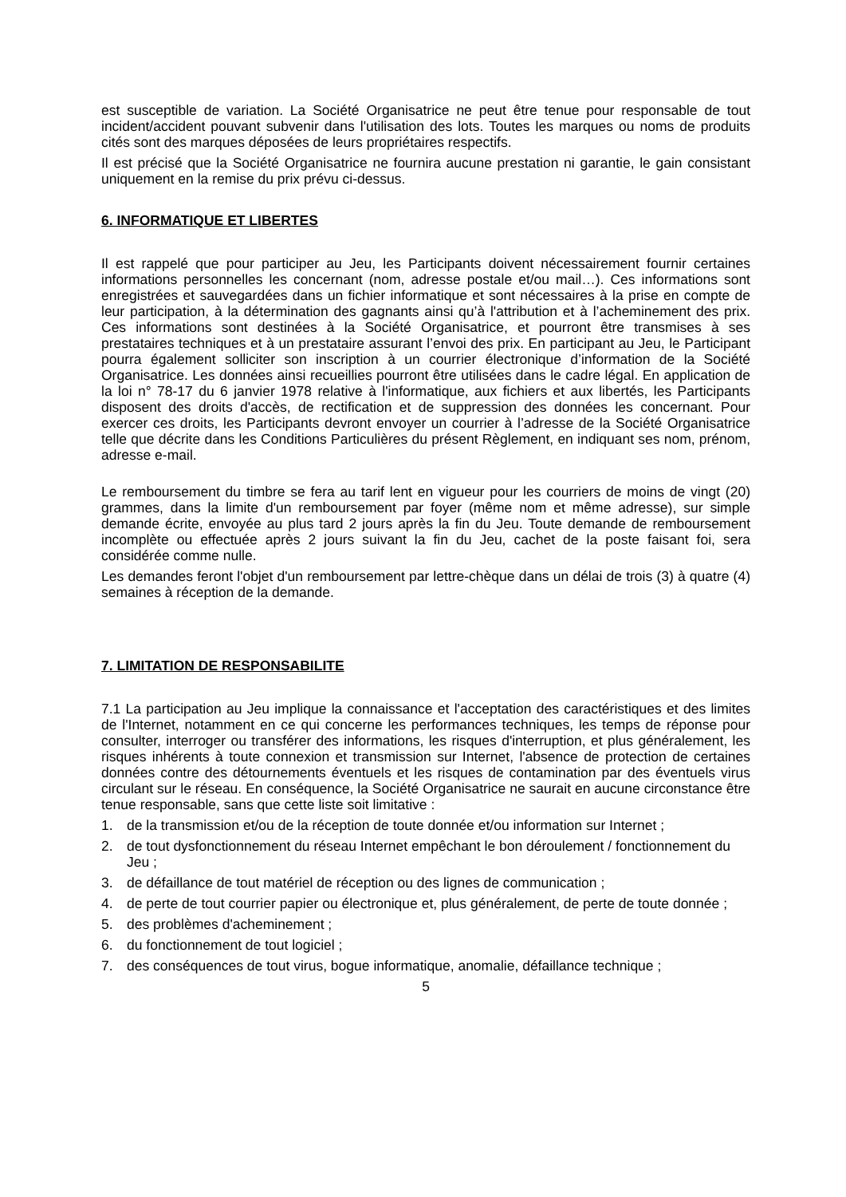est susceptible de variation. La Société Organisatrice ne peut être tenue pour responsable de tout incident/accident pouvant subvenir dans l'utilisation des lots. Toutes les marques ou noms de produits cités sont des marques déposées de leurs propriétaires respectifs.
Il est précisé que la Société Organisatrice ne fournira aucune prestation ni garantie, le gain consistant uniquement en la remise du prix prévu ci-dessus.
6. INFORMATIQUE ET LIBERTES
Il est rappelé que pour participer au Jeu, les Participants doivent nécessairement fournir certaines informations personnelles les concernant (nom, adresse postale et/ou mail…). Ces informations sont enregistrées et sauvegardées dans un fichier informatique et sont nécessaires à la prise en compte de leur participation, à la détermination des gagnants ainsi qu’à l'attribution et à l’acheminement des prix. Ces informations sont destinées à la Société Organisatrice, et pourront être transmises à ses prestataires techniques et à un prestataire assurant l’envoi des prix. En participant au Jeu, le Participant pourra également solliciter son inscription à un courrier électronique d’information de la Société Organisatrice. Les données ainsi recueillies pourront être utilisées dans le cadre légal. En application de la loi n° 78-17 du 6 janvier 1978 relative à l'informatique, aux fichiers et aux libertés, les Participants disposent des droits d'accès, de rectification et de suppression des données les concernant. Pour exercer ces droits, les Participants devront envoyer un courrier à l’adresse de la Société Organisatrice telle que décrite dans les Conditions Particulières du présent Règlement, en indiquant ses nom, prénom, adresse e-mail.
Le remboursement du timbre se fera au tarif lent en vigueur pour les courriers de moins de vingt (20) grammes, dans la limite d'un remboursement par foyer (même nom et même adresse), sur simple demande écrite, envoyée au plus tard 2 jours après la fin du Jeu. Toute demande de remboursement incomplète ou effectuée après 2 jours suivant la fin du Jeu, cachet de la poste faisant foi, sera considérée comme nulle.
Les demandes feront l'objet d'un remboursement par lettre-chèque dans un délai de trois (3) à quatre (4) semaines à réception de la demande.
7. LIMITATION DE RESPONSABILITE
7.1 La participation au Jeu implique la connaissance et l'acceptation des caractéristiques et des limites de l'Internet, notamment en ce qui concerne les performances techniques, les temps de réponse pour consulter, interroger ou transférer des informations, les risques d'interruption, et plus généralement, les risques inhérents à toute connexion et transmission sur Internet, l'absence de protection de certaines données contre des détournements éventuels et les risques de contamination par des éventuels virus circulant sur le réseau. En conséquence, la Société Organisatrice ne saurait en aucune circonstance être tenue responsable, sans que cette liste soit limitative :
1. de la transmission et/ou de la réception de toute donnée et/ou information sur Internet ;
2. de tout dysfonctionnement du réseau Internet empêchant le bon déroulement / fonctionnement du Jeu ;
3. de défaillance de tout matériel de réception ou des lignes de communication ;
4. de perte de tout courrier papier ou électronique et, plus généralement, de perte de toute donnée ;
5. des problèmes d'acheminement ;
6. du fonctionnement de tout logiciel ;
7. des conséquences de tout virus, bogue informatique, anomalie, défaillance technique ;
5